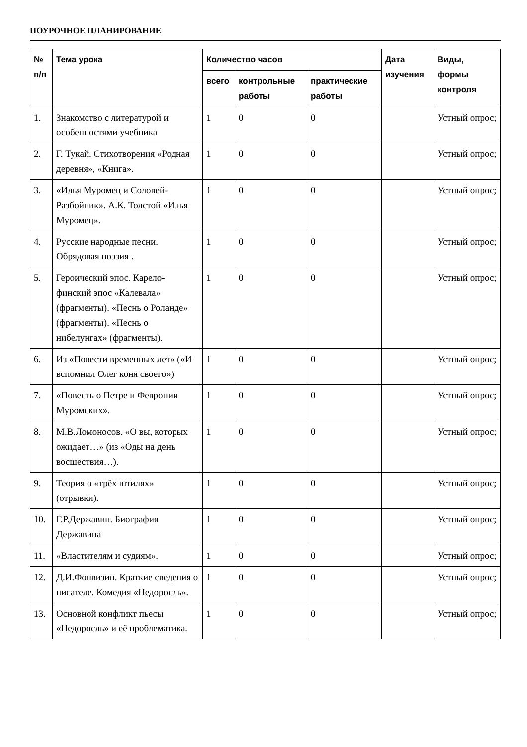ПОУРОЧНОЕ ПЛАНИРОВАНИЕ
| № п/п | Тема урока | Количество часов | | | Дата изучения | Виды, формы контроля |
| --- | --- | --- | --- | --- | --- | --- |
| | | всего | контрольные работы | практические работы | | |
| 1. | Знакомство с литературой и особенностями учебника | 1 | 0 | 0 | | Устный опрос; |
| 2. | Г. Тукай. Стихотворения «Родная деревня», «Книга». | 1 | 0 | 0 | | Устный опрос; |
| 3. | «Илья Муромец и Соловей-Разбойник». А.К. Толстой «Илья Муромец». | 1 | 0 | 0 | | Устный опрос; |
| 4. | Русские народные песни. Обрядовая поэзия . | 1 | 0 | 0 | | Устный опрос; |
| 5. | Героический эпос. Карело-финский эпос «Калевала» (фрагменты). «Песнь о Роланде» (фрагменты). «Песнь о нибелунгах» (фрагменты). | 1 | 0 | 0 | | Устный опрос; |
| 6. | Из «Повести временных лет» («И вспомнил Олег коня своего») | 1 | 0 | 0 | | Устный опрос; |
| 7. | «Повесть о Петре и Февронии Муромских». | 1 | 0 | 0 | | Устный опрос; |
| 8. | М.В.Ломоносов. «О вы, которых ожидает…» (из «Оды на день восшествия…). | 1 | 0 | 0 | | Устный опрос; |
| 9. | Теория о «трёх штилях» (отрывки). | 1 | 0 | 0 | | Устный опрос; |
| 10. | Г.Р.Державин. Биография Державина | 1 | 0 | 0 | | Устный опрос; |
| 11. | «Властителям и судиям». | 1 | 0 | 0 | | Устный опрос; |
| 12. | Д.И.Фонвизин. Краткие сведения о писателе. Комедия «Недоросль». | 1 | 0 | 0 | | Устный опрос; |
| 13. | Основной конфликт пьесы «Недоросль» и её проблематика. | 1 | 0 | 0 | | Устный опрос; |